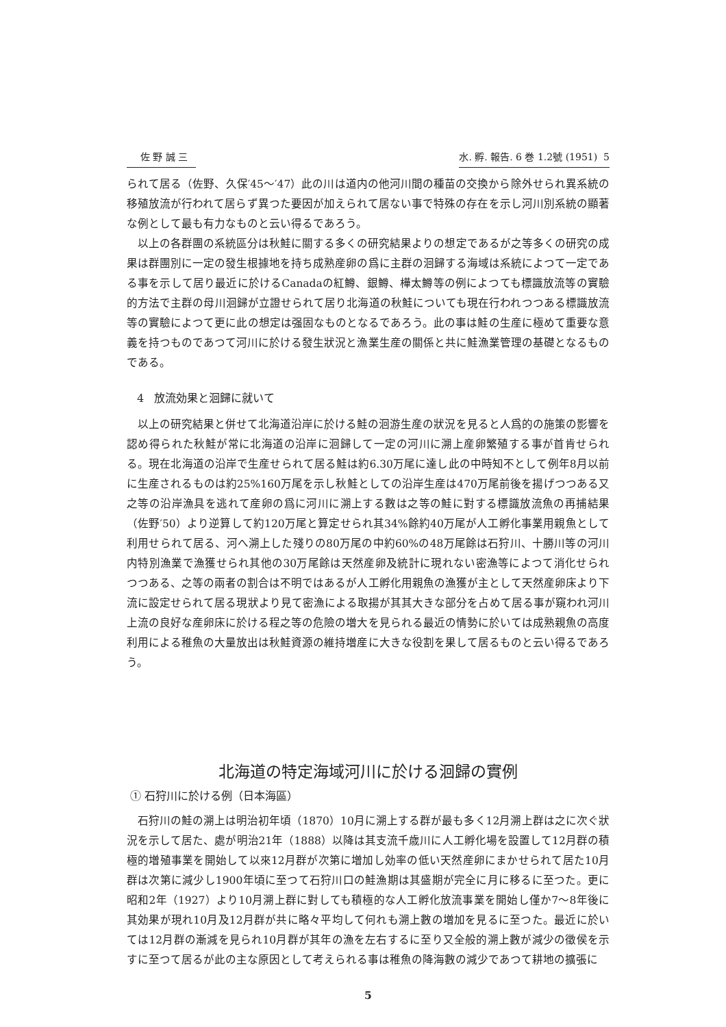佐 野 誠 三 水. 孵. 報告. 6 巻 1.2號 (1951) 5
られて居る（佐野、久保′45～′47）此の川は道内の他河川間の種苗の交換から除外せられ異系統の移殖放流が行われて居らず異つた要因が加えられて居ない事で特殊の存在を示し河川別系統の顯著な例として最も有力なものと云い得るであろう。
以上の各群團の系統區分は秋鮭に關する多くの研究結果よりの想定であるが之等多くの研究の成果は群團別に一定の發生根據地を持ち成熟産卵の爲に主群の洄歸する海域は系統によつて一定である事を示して居り最近に於けるCanadaの紅鱒、銀鱒、樺太鱒等の例によつても標識放流等の實驗的方法で主群の母川洄歸が立證せられて居り北海道の秋鮭についても現在行われつつある標識放流等の實驗によつて更に此の想定は强固なものとなるであろう。此の事は鮭の生産に極めて重要な意義を持つものであつて河川に於ける發生狀況と漁業生産の關係と共に鮭漁業管理の基礎となるものである。
4 放流効果と洄歸に就いて
以上の研究結果と併せて北海道沿岸に於ける鮭の洄游生産の狀況を見ると人爲的の施策の影響を認め得られた秋鮭が常に北海道の沿岸に洄歸して一定の河川に溯上産卵繁殖する事が首肯せられる。現在北海道の沿岸で生産せられて居る鮭は約6.30万尾に達し此の中時知不として例年8月以前に生産されるものは約25%160万尾を示し秋鮭としての沿岸生産は470万尾前後を揚げつつある又之等の沿岸漁具を逃れて産卵の爲に河川に溯上する數は之等の鮭に對する標識放流魚の再捕結果（佐野′50）より逆算して約120万尾と算定せられ其34%餘約40万尾が人工孵化事業用親魚として利用せられて居る、河へ溯上した殘りの80万尾の中約60%の48万尾餘は石狩川、十勝川等の河川内特別漁業で漁獲せられ其他の30万尾餘は天然産卵及統計に現れない密漁等によつて消化せられつつある、之等の兩者の割合は不明ではあるが人工孵化用親魚の漁獲が主として天然産卵床より下流に設定せられて居る現狀より見て密漁による取揚が其其大きな部分を占めて居る事が窺われ河川上流の良好な産卵床に於ける程之等の危險の増大を見られる最近の情勢に於いては成熟親魚の高度利用による稚魚の大量放出は秋鮭資源の維持増産に大きな役割を果して居るものと云い得るであろう。
北海道の特定海域河川に於ける洄歸の實例
① 石狩川に於ける例（日本海區）
石狩川の鮭の溯上は明治初年頃（1870）10月に溯上する群が最も多く12月溯上群は之に次ぐ狀況を示して居た、處が明治21年（1888）以降は其支流千歳川に人工孵化場を設置して12月群の積極的増殖事業を開始して以來12月群が次第に増加し効率の低い天然産卵にまかせられて居た10月群は次第に減少し1900年頃に至つて石狩川口の鮭漁期は其盛期が完全に月に移るに至つた。更に昭和2年（1927）より10月溯上群に對しても積極的な人工孵化放流事業を開始し僅か7～8年後に其効果が現れ10月及12月群が共に略々平均して何れも溯上數の増加を見るに至つた。最近に於いては12月群の漸減を見られ10月群が其年の漁を左右するに至り又全般的溯上數が減少の徵侯を示すに至つて居るが此の主な原因として考えられる事は稚魚の降海數の減少であつて耕地の擴張に
5